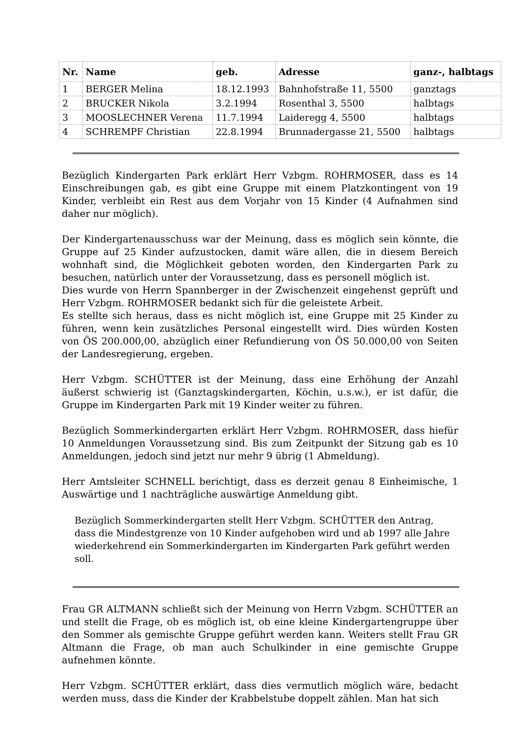| Nr. | Name | geb. | Adresse | ganz-, halbtags |
| --- | --- | --- | --- | --- |
| 1 | BERGER Melina | 18.12.1993 | Bahnhofstraße 11, 5500 | ganztags |
| 2 | BRUCKER Nikola | 3.2.1994 | Rosenthal 3, 5500 | halbtags |
| 3 | MOOSLECHNER Verena | 11.7.1994 | Laideregg 4, 5500 | halbtags |
| 4 | SCHREMPF Christian | 22.8.1994 | Brunnadergasse 21, 5500 | halbtags |
Bezüglich Kindergarten Park erklärt Herr Vzbgm. ROHRMOSER, dass es 14 Einschreibungen gab, es gibt eine Gruppe mit einem Platzkontingent von 19 Kinder, verbleibt ein Rest aus dem Vorjahr von 15 Kinder (4 Aufnahmen sind daher nur möglich).
Der Kindergartenausschuss war der Meinung, dass es möglich sein könnte, die Gruppe auf 25 Kinder aufzustocken, damit wäre allen, die in diesem Bereich wohnhaft sind, die Möglichkeit geboten worden, den Kindergarten Park zu besuchen, natürlich unter der Voraussetzung, dass es personell möglich ist.
Dies wurde von Herrn Spannberger in der Zwischenzeit eingehenst geprüft und Herr Vzbgm. ROHRMOSER bedankt sich für die geleistete Arbeit.
Es stellte sich heraus, dass es nicht möglich ist, eine Gruppe mit 25 Kinder zu führen, wenn kein zusätzliches Personal eingestellt wird. Dies würden Kosten von ÖS 200.000,00, abzüglich einer Refundierung von ÖS 50.000,00 von Seiten der Landesregierung, ergeben.
Herr Vzbgm. SCHÜTTER ist der Meinung, dass eine Erhöhung der Anzahl äußerst schwierig ist (Ganztagskindergarten, Köchin, u.s.w.), er ist dafür, die Gruppe im Kindergarten Park mit 19 Kinder weiter zu führen.
Bezüglich Sommerkindergarten erklärt Herr Vzbgm. ROHRMOSER, dass hiefür 10 Anmeldungen Voraussetzung sind. Bis zum Zeitpunkt der Sitzung gab es 10 Anmeldungen, jedoch sind jetzt nur mehr 9 übrig (1 Abmeldung).
Herr Amtsleiter SCHNELL berichtigt, dass es derzeit genau 8 Einheimische, 1 Auswärtige und 1 nachträgliche auswärtige Anmeldung gibt.
Bezüglich Sommerkindergarten stellt Herr Vzbgm. SCHÜTTER den Antrag, dass die Mindestgrenze von 10 Kinder aufgehoben wird und ab 1997 alle Jahre wiederkehrend ein Sommerkindergarten im Kindergarten Park geführt werden soll.
Frau GR ALTMANN schließt sich der Meinung von Herrn Vzbgm. SCHÜTTER an und stellt die Frage, ob es möglich ist, ob eine kleine Kindergartengruppe über den Sommer als gemischte Gruppe geführt werden kann. Weiters stellt Frau GR Altmann die Frage, ob man auch Schulkinder in eine gemischte Gruppe aufnehmen könnte.
Herr Vzbgm. SCHÜTTER erklärt, dass dies vermutlich möglich wäre, bedacht werden muss, dass die Kinder der Krabbelstube doppelt zählen. Man hat sich